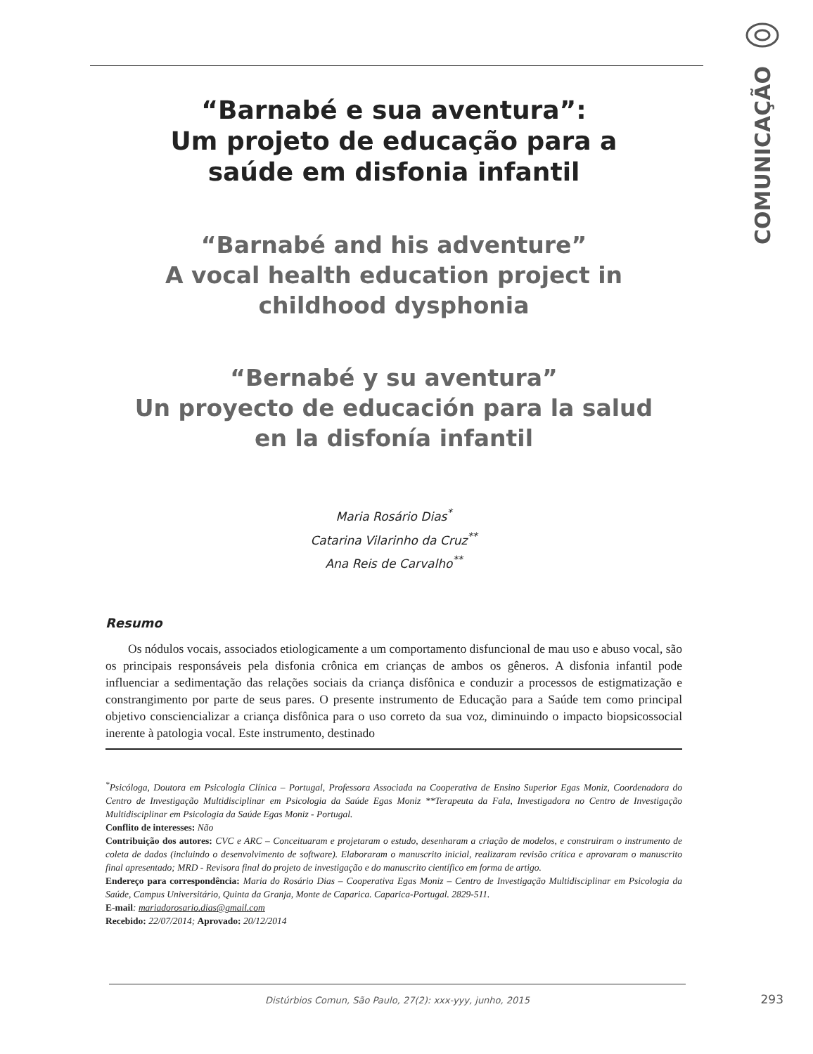COMUNICAÇÃO
“Barnabé e sua aventura”:
Um projeto de educação para a
saúde em disfonia infantil
“Barnabé and his adventure”
A vocal health education project in
childhood dysphonia
“Bernabé y su aventura”
Un proyecto de educación para la salud
en la disfonía infantil
Maria Rosário Dias<sup>*</sup>
Catarina Vilarinho da Cruz<sup>**</sup>
Ana Reis de Carvalho<sup>**</sup>
Resumo
Os nódulos vocais, associados etiologicamente a um comportamento disfuncional de mau uso e abuso vocal, são os principais responsáveis pela disfonia crônica em crianças de ambos os gêneros. A disfonia infantil pode influenciar a sedimentação das relações sociais da criança disfônica e conduzir a processos de estigmatização e constrangimento por parte de seus pares. O presente instrumento de Educação para a Saúde tem como principal objetivo consciencializar a criança disfônica para o uso correto da sua voz, diminuindo o impacto biopsicossocial inerente à patologia vocal. Este instrumento, destinado
<sup>*</sup> Psicóloga, Doutora em Psicologia Clínica – Portugal, Professora Associada na Cooperativa de Ensino Superior Egas Moniz, Coordenadora do Centro de Investigação Multidisciplinar em Psicologia da Saúde Egas Moniz **Terapeuta da Fala, Investigadora no Centro de Investigação Multidisciplinar em Psicologia da Saúde Egas Moniz - Portugal.
Conflito de interesses: Não
Contribuição dos autores: CVC e ARC – Conceituaram e projetaram o estudo, desenharam a criação de modelos, e construiram o instrumento de coleta de dados (incluindo o desenvolvimento de software). Elaboraram o manuscrito inicial, realizaram revisão crítica e aprovaram o manuscrito final apresentado; MRD - Revisora final do projeto de investigação e do manuscrito científico em forma de artigo.
Endereço para correspondência: Maria do Rosário Dias – Cooperativa Egas Moniz – Centro de Investigação Multidisciplinar em Psicologia da Saúde, Campus Universitário, Quinta da Granja, Monte de Caparica. Caparica-Portugal. 2829-511.
E-mail: mariadorosario.dias@gmail.com
Recebido: 22/07/2014; Aprovado: 20/12/2014
Distúrbios Comun, São Paulo, 27(2): xxx-yyy, junho, 2015 293